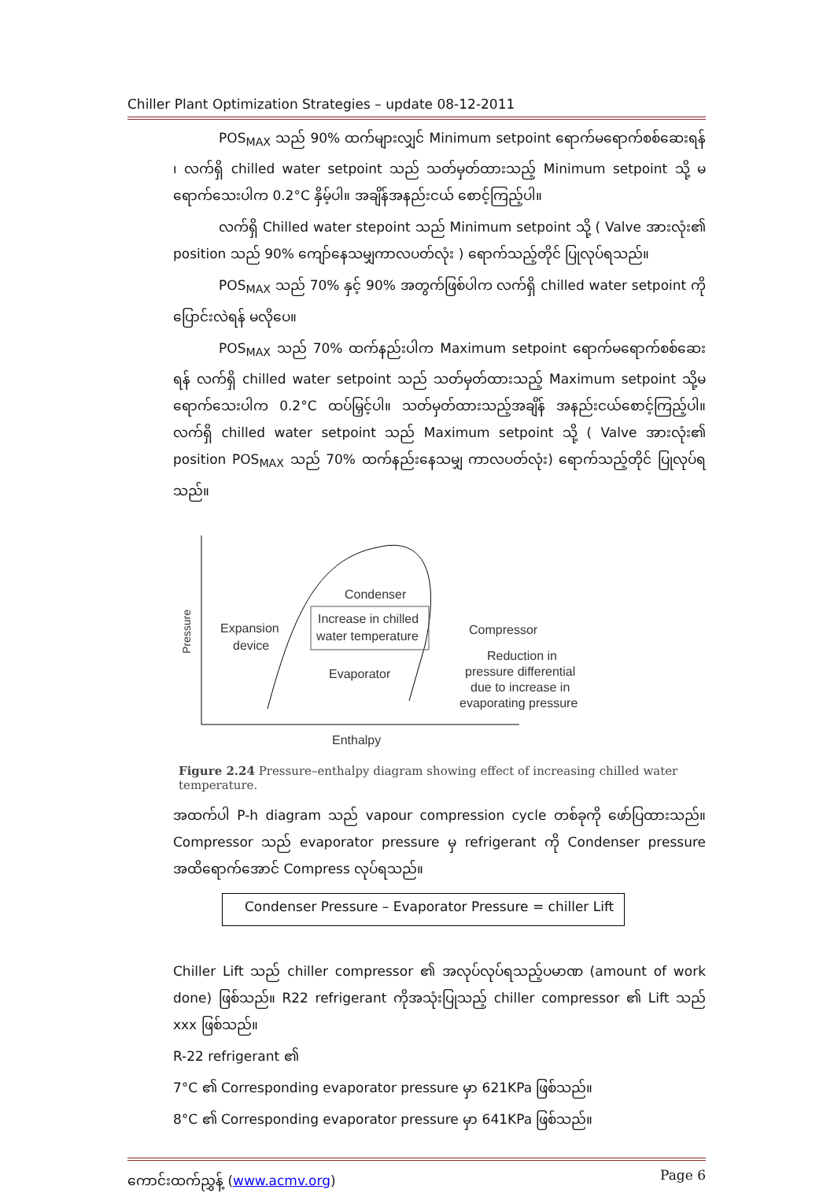Chiller Plant Optimization Strategies – update 08-12-2011
POS<sub>MAX</sub> သည် 90% ထက်များလျှင် Minimum setpoint ရောက်မရောက်စစ်ဆေးရန် ၊ လက်ရှိ chilled water setpoint သည် သတ်မှတ်ထားသည့် Minimum setpoint သို့ မရောက်သေးပါက 0.2°C နှိမ့်ပါ။ အချိန်အနည်းငယ် စောင့်ကြည့်ပါ။
လက်ရှိ Chilled water stepoint သည် Minimum setpoint သို့ ( Valve အားလုံး၏ position သည် 90% ကျော်နေသမျှကာလပတ်လုံး ) ရောက်သည့်တိုင် ပြုလုပ်ရသည်။
POS<sub>MAX</sub> သည် 70% နှင့် 90% အတွက်ဖြစ်ပါက လက်ရှိ chilled water setpoint ကိုပြောင်းလဲရန် မလိုပေ။
POS<sub>MAX</sub> သည် 70% ထက်နည်းပါက Maximum setpoint ရောက်မရောက်စစ်ဆေးရန် လက်ရှိ chilled water setpoint သည် သတ်မှတ်ထားသည့် Maximum setpoint သို့မရောက်သေးပါက 0.2°C ထပ်မြှင့်ပါ။ သတ်မှတ်ထားသည့်အချိန် အနည်းငယ်စောင့်ကြည့်ပါ။ လက်ရှိ chilled water setpoint သည် Maximum setpoint သို့ ( Valve အားလုံး၏ position POS<sub>MAX</sub> သည် 70% ထက်နည်းနေသမျှ ကာလပတ်လုံး) ရောက်သည့်တိုင် ပြုလုပ်ရသည်။
Pressure
Condenser
Increase in chilled
water temperature
Expansion
device
Compressor
Evaporator
Reduction in
pressure differential
due to increase in
evaporating pressure
Enthalpy
Figure 2.24 Pressure–enthalpy diagram showing effect of increasing chilled water temperature.
အထက်ပါ P-h diagram သည် vapour compression cycle တစ်ခုကို ဖော်ပြထားသည်။ Compressor သည် evaporator pressure မှ refrigerant ကို Condenser pressure အထိရောက်အောင် Compress လုပ်ရသည်။
Condenser Pressure – Evaporator Pressure = chiller Lift
Chiller Lift သည် chiller compressor ၏ အလုပ်လုပ်ရသည့်ပမာဏ (amount of work done) ဖြစ်သည်။ R22 refrigerant ကိုအသုံးပြုသည့် chiller compressor ၏ Lift သည် xxx ဖြစ်သည်။
R-22 refrigerant ၏
7°C ၏ Corresponding evaporator pressure မှာ 621KPa ဖြစ်သည်။
8°C ၏ Corresponding evaporator pressure မှာ 641KPa ဖြစ်သည်။
ကောင်းထက်ညွှန့် (www.acmv.org) Page 6